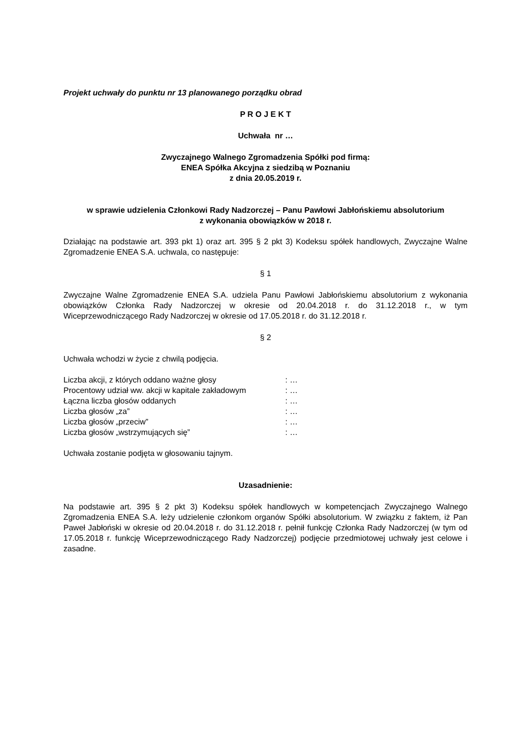Projekt uchwały do punktu nr 13 planowanego porządku obrad
P R O J E K T
Uchwała nr …
Zwyczajnego Walnego Zgromadzenia Spółki pod firmą:
ENEA Spółka Akcyjna z siedzibą w Poznaniu
z dnia 20.05.2019 r.
w sprawie udzielenia Członkowi Rady Nadzorczej – Panu Pawłowi Jabłońskiemu absolutorium
z wykonania obowiązków w 2018 r.
Działając na podstawie art. 393 pkt 1) oraz art. 395 § 2 pkt 3) Kodeksu spółek handlowych, Zwyczajne Walne Zgromadzenie ENEA S.A. uchwala, co następuje:
§ 1
Zwyczajne Walne Zgromadzenie ENEA S.A. udziela Panu Pawłowi Jabłońskiemu absolutorium z wykonania obowiązków Członka Rady Nadzorczej w okresie od 20.04.2018 r. do 31.12.2018 r., w tym Wiceprzewodniczącego Rady Nadzorczej w okresie od 17.05.2018 r. do 31.12.2018 r.
§ 2
Uchwała wchodzi w życie z chwilą podjęcia.
| Liczba akcji, z których oddano ważne głosy | : … |
| Procentowy udział ww. akcji w kapitale zakładowym | : … |
| Łączna liczba głosów oddanych | : … |
| Liczba głosów „za” | : … |
| Liczba głosów „przeciw” | : … |
| Liczba głosów „wstrzymujących się” | : … |
Uchwała zostanie podjęta w głosowaniu tajnym.
Uzasadnienie:
Na podstawie art. 395 § 2 pkt 3) Kodeksu spółek handlowych w kompetencjach Zwyczajnego Walnego Zgromadzenia ENEA S.A. leży udzielenie członkom organów Spółki absolutorium. W związku z faktem, iż Pan Paweł Jabłoński w okresie od 20.04.2018 r. do 31.12.2018 r. pełnił funkcję Członka Rady Nadzorczej (w tym od 17.05.2018 r. funkcję Wiceprzewodniczącego Rady Nadzorczej) podjęcie przedmiotowej uchwały jest celowe i zasadne.